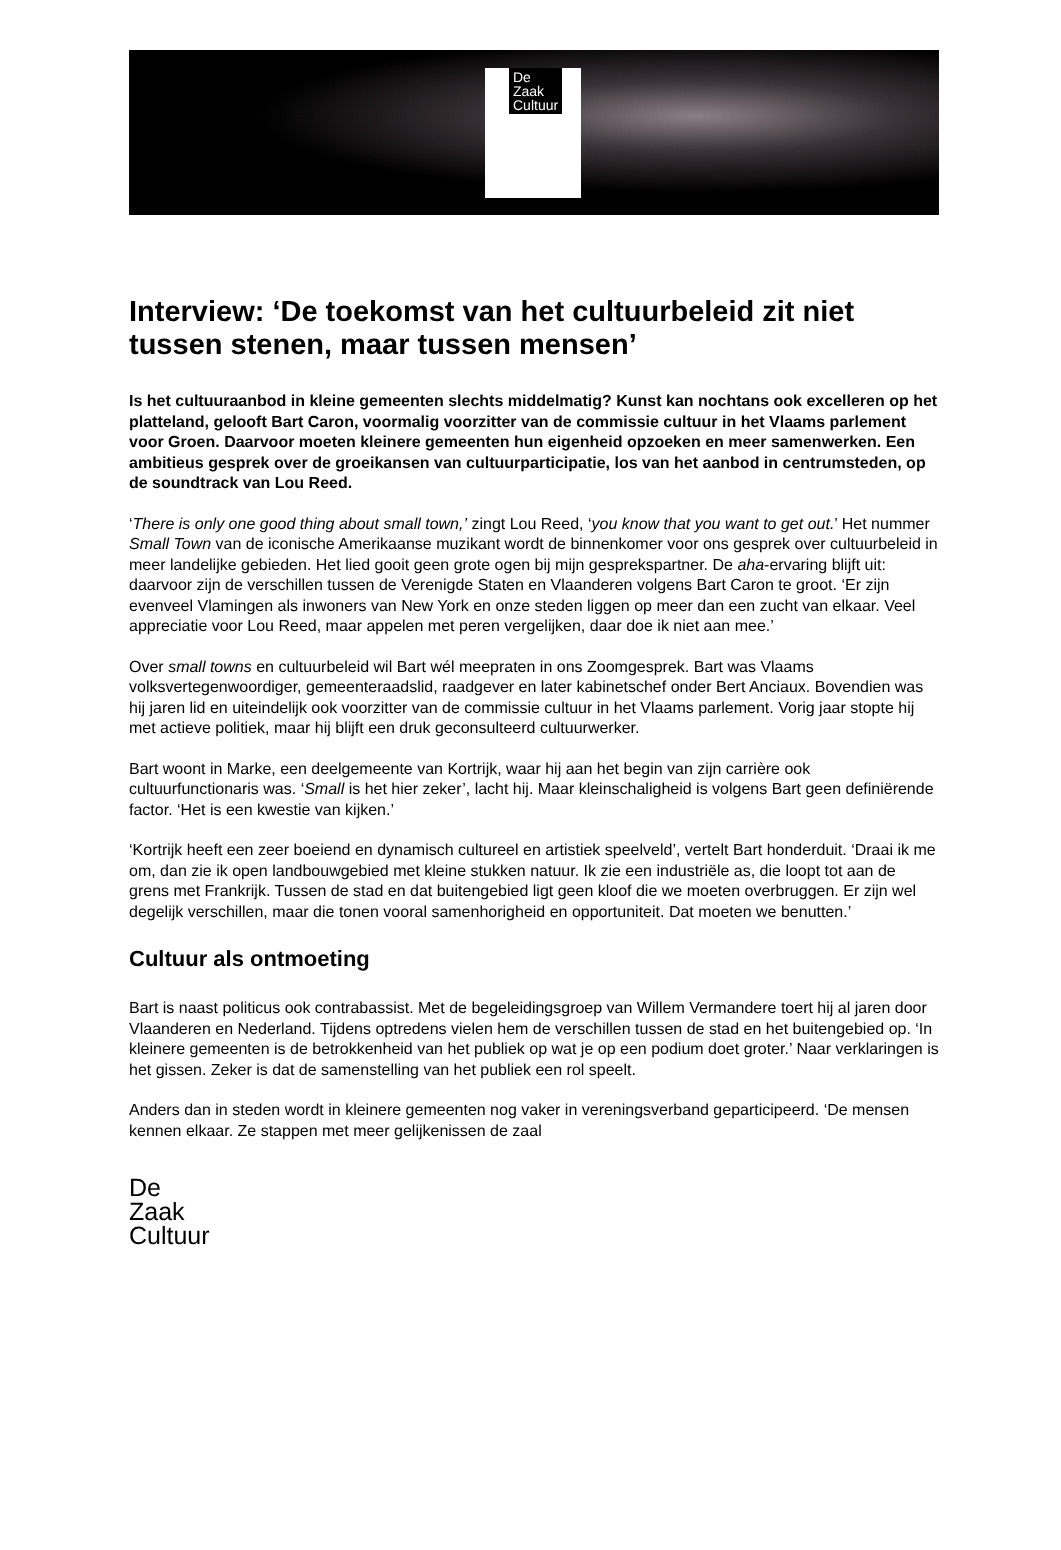De
Zaak
Cultuur
Interview: ‘De toekomst van het cultuurbeleid zit niet tussen stenen, maar tussen mensen’
Is het cultuuraanbod in kleine gemeenten slechts middelmatig? Kunst kan nochtans ook excelleren op het platteland, gelooft Bart Caron, voormalig voorzitter van de commissie cultuur in het Vlaams parlement voor Groen. Daarvoor moeten kleinere gemeenten hun eigenheid opzoeken en meer samenwerken. Een ambitieus gesprek over de groeikansen van cultuurparticipatie, los van het aanbod in centrumsteden, op de soundtrack van Lou Reed.
‘There is only one good thing about small town,’ zingt Lou Reed, ‘you know that you want to get out.’ Het nummer Small Town van de iconische Amerikaanse muzikant wordt de binnenkomer voor ons gesprek over cultuurbeleid in meer landelijke gebieden. Het lied gooit geen grote ogen bij mijn gesprekspartner. De aha-ervaring blijft uit: daarvoor zijn de verschillen tussen de Verenigde Staten en Vlaanderen volgens Bart Caron te groot. ‘Er zijn evenveel Vlamingen als inwoners van New York en onze steden liggen op meer dan een zucht van elkaar. Veel appreciatie voor Lou Reed, maar appelen met peren vergelijken, daar doe ik niet aan mee.’
Over small towns en cultuurbeleid wil Bart wél meepraten in ons Zoomgesprek. Bart was Vlaams volksvertegenwoordiger, gemeenteraadslid, raadgever en later kabinetschef onder Bert Anciaux. Bovendien was hij jaren lid en uiteindelijk ook voorzitter van de commissie cultuur in het Vlaams parlement. Vorig jaar stopte hij met actieve politiek, maar hij blijft een druk geconsulteerd cultuurwerker.
Bart woont in Marke, een deelgemeente van Kortrijk, waar hij aan het begin van zijn carrière ook cultuurfunctionaris was. ‘Small is het hier zeker’, lacht hij. Maar kleinschaligheid is volgens Bart geen definiërende factor. ‘Het is een kwestie van kijken.’
‘Kortrijk heeft een zeer boeiend en dynamisch cultureel en artistiek speelveld’, vertelt Bart honderduit. ‘Draai ik me om, dan zie ik open landbouwgebied met kleine stukken natuur. Ik zie een industriële as, die loopt tot aan de grens met Frankrijk. Tussen de stad en dat buitengebied ligt geen kloof die we moeten overbruggen. Er zijn wel degelijk verschillen, maar die tonen vooral samenhorigheid en opportuniteit. Dat moeten we benutten.’
Cultuur als ontmoeting
Bart is naast politicus ook contrabassist. Met de begeleidingsgroep van Willem Vermandere toert hij al jaren door Vlaanderen en Nederland. Tijdens optredens vielen hem de verschillen tussen de stad en het buitengebied op. ‘In kleinere gemeenten is de betrokkenheid van het publiek op wat je op een podium doet groter.’ Naar verklaringen is het gissen. Zeker is dat de samenstelling van het publiek een rol speelt.
Anders dan in steden wordt in kleinere gemeenten nog vaker in vereningsverband geparticipeerd. ‘De mensen kennen elkaar. Ze stappen met meer gelijkenissen de zaal
De
Zaak
Cultuur